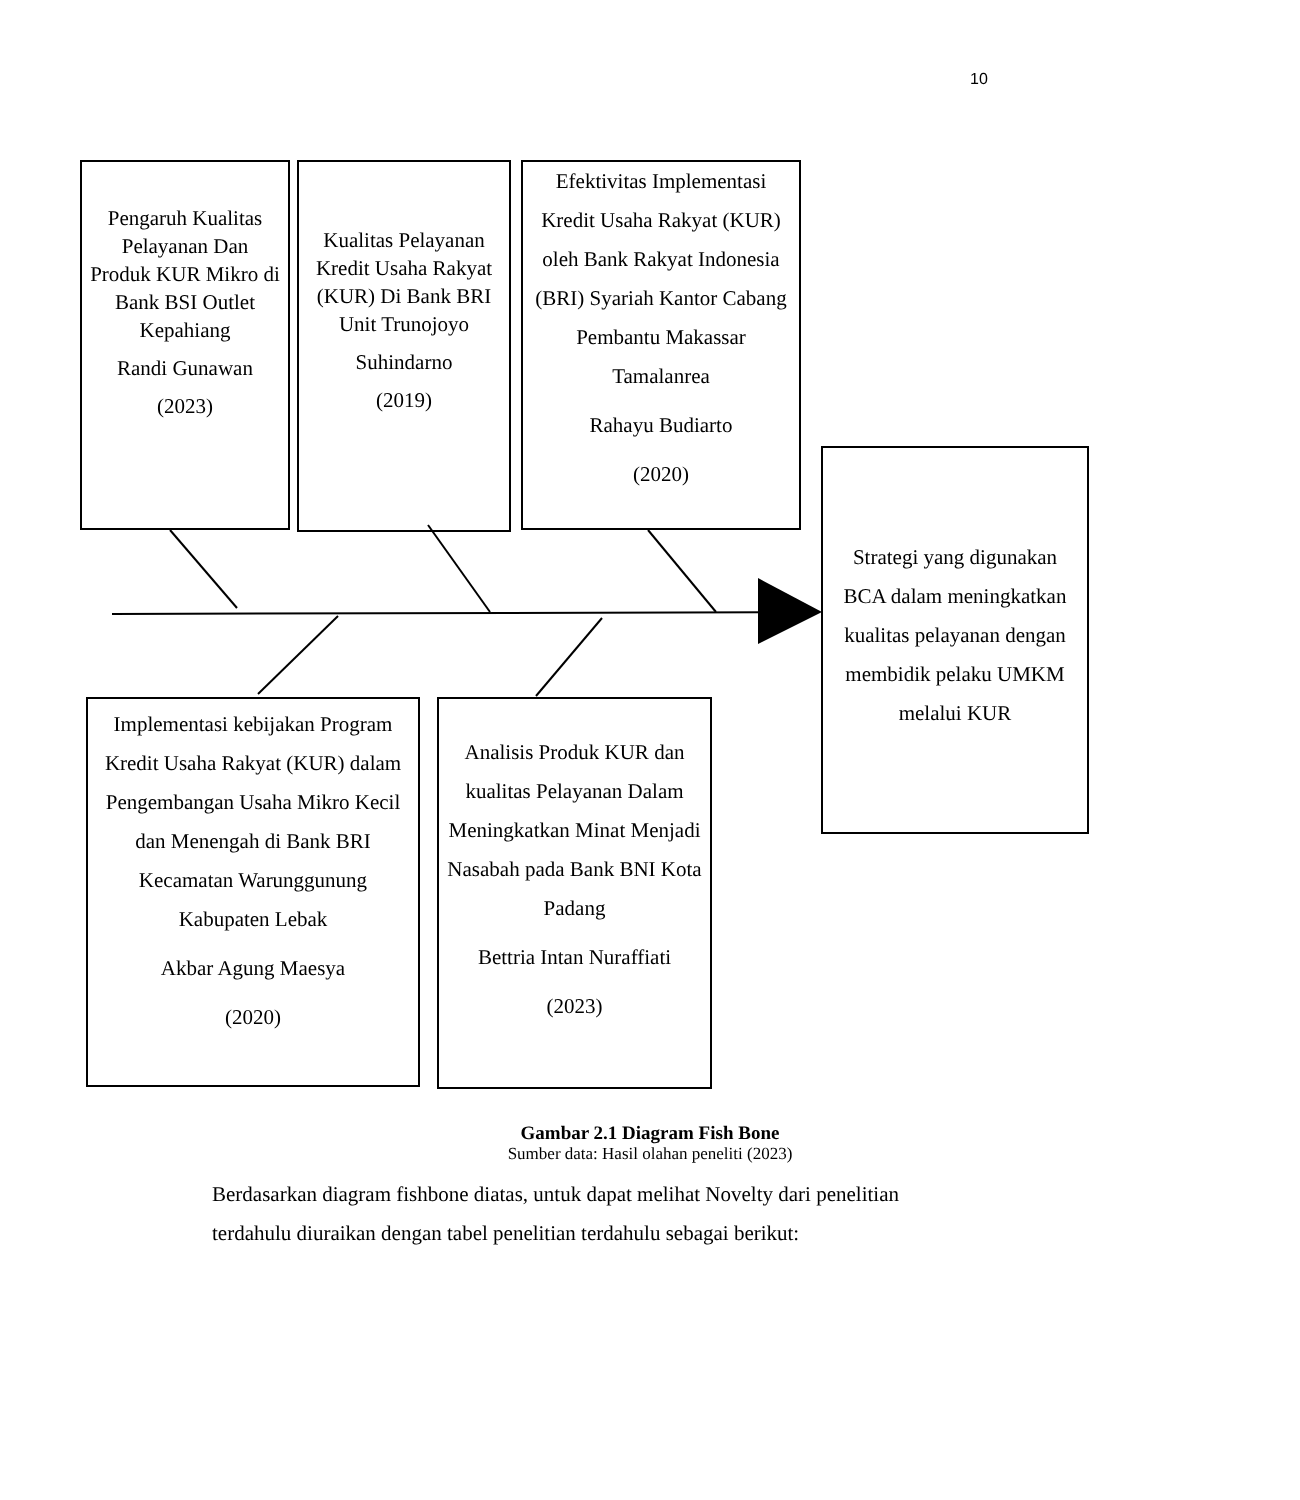10
Pengaruh Kualitas Pelayanan Dan Produk KUR Mikro di Bank BSI Outlet Kepahiang
Randi Gunawan
(2023)
Kualitas Pelayanan Kredit Usaha Rakyat (KUR) Di Bank BRI Unit Trunojoyo
Suhindarno
(2019)
Efektivitas Implementasi Kredit Usaha Rakyat (KUR) oleh Bank Rakyat Indonesia (BRI) Syariah Kantor Cabang Pembantu Makassar Tamalanrea
Rahayu Budiarto
(2020)
Strategi yang digunakan BCA dalam meningkatkan kualitas pelayanan dengan membidik pelaku UMKM melalui KUR
Implementasi kebijakan Program Kredit Usaha Rakyat (KUR) dalam Pengembangan Usaha Mikro Kecil dan Menengah di Bank BRI Kecamatan Warunggunung Kabupaten Lebak
Akbar Agung Maesya
(2020)
Analisis Produk KUR dan kualitas Pelayanan Dalam Meningkatkan Minat Menjadi Nasabah pada Bank BNI Kota Padang
Bettria Intan Nuraffiati
(2023)
Gambar 2.1 Diagram Fish Bone
Sumber data: Hasil olahan peneliti (2023)
Berdasarkan diagram fishbone diatas, untuk dapat melihat Novelty dari penelitian terdahulu diuraikan dengan tabel penelitian terdahulu sebagai berikut: